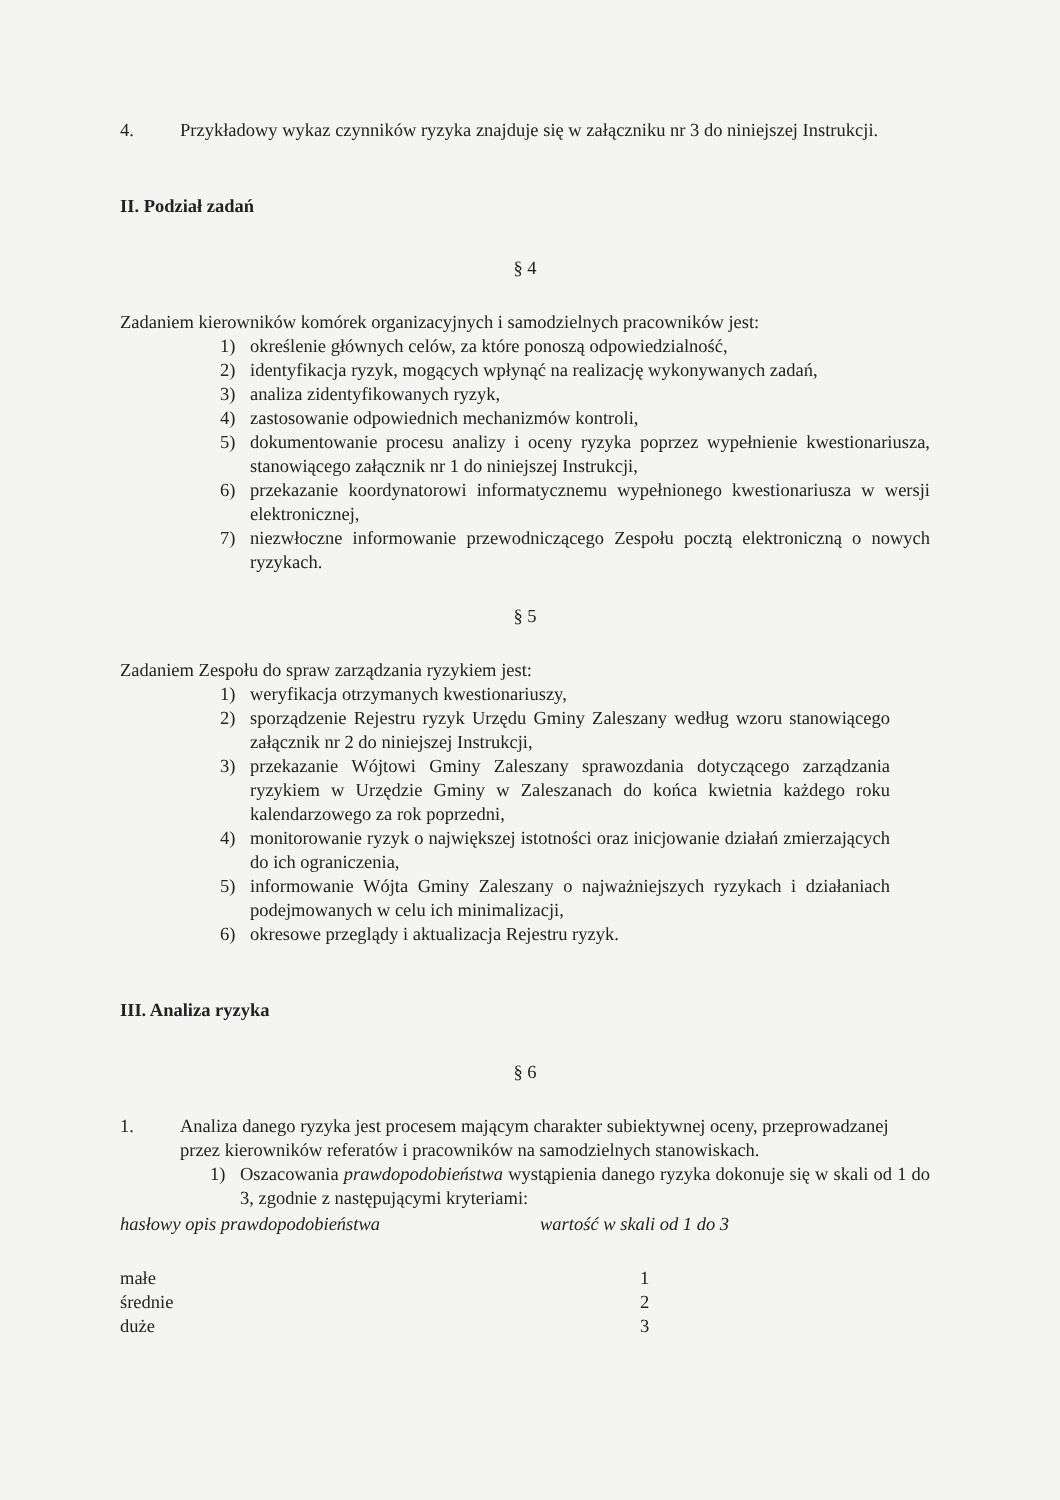4. Przykładowy wykaz czynników ryzyka znajduje się w załączniku nr 3 do niniejszej Instrukcji.
II. Podział zadań
§ 4
Zadaniem kierowników komórek organizacyjnych i samodzielnych pracowników jest:
1) określenie głównych celów, za które ponoszą odpowiedzialność,
2) identyfikacja ryzyk, mogących wpłynąć na realizację wykonywanych zadań,
3) analiza zidentyfikowanych ryzyk,
4) zastosowanie odpowiednich mechanizmów kontroli,
5) dokumentowanie procesu analizy i oceny ryzyka poprzez wypełnienie kwestionariusza, stanowiącego załącznik nr 1 do niniejszej Instrukcji,
6) przekazanie koordynatorowi informatycznemu wypełnionego kwestionariusza w wersji elektronicznej,
7) niezwłoczne informowanie przewodniczącego Zespołu pocztą elektroniczną o nowych ryzykach.
§ 5
Zadaniem Zespołu do spraw zarządzania ryzykiem jest:
1) weryfikacja otrzymanych kwestionariuszy,
2) sporządzenie Rejestru ryzyk Urzędu Gminy Zaleszany według wzoru stanowiącego załącznik nr 2 do niniejszej Instrukcji,
3) przekazanie Wójtowi Gminy Zaleszany sprawozdania dotyczącego zarządzania ryzykiem w Urzędzie Gminy w Zaleszanach do końca kwietnia każdego roku kalendarzowego za rok poprzedni,
4) monitorowanie ryzyk o największej istotności oraz inicjowanie działań zmierzających do ich ograniczenia,
5) informowanie Wójta Gminy Zaleszany o najważniejszych ryzykach i działaniach podejmowanych w celu ich minimalizacji,
6) okresowe przeglądy i aktualizacja Rejestru ryzyk.
III. Analiza ryzyka
§ 6
1. Analiza danego ryzyka jest procesem mającym charakter subiektywnej oceny, przeprowadzanej przez kierowników referatów i pracowników na samodzielnych stanowiskach.
1) Oszacowania prawdopodobieństwa wystąpienia danego ryzyka dokonuje się w skali od 1 do 3, zgodnie z następującymi kryteriami:
| hasłowy opis prawdopodobieństwa | wartość w skali od 1 do 3 |
| małe | 1 |
| średnie | 2 |
| duże | 3 |